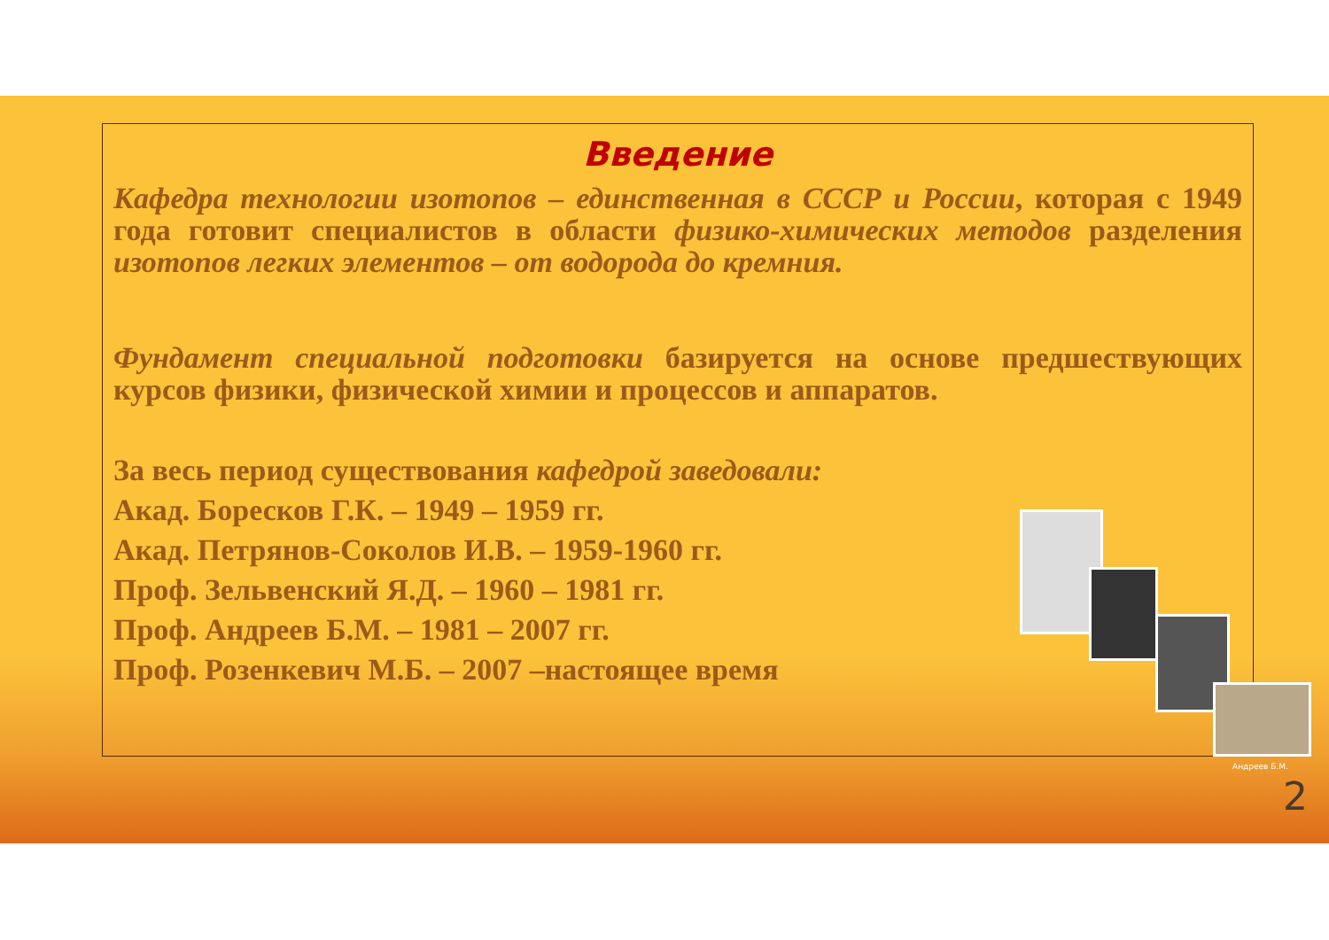Введение
Кафедра технологии изотопов – единственная в СССР и России, которая с 1949 года готовит специалистов в области физико-химических методов разделения изотопов легких элементов – от водорода до кремния.
Фундамент специальной подготовки базируется на основе предшествующих курсов физики, физической химии и процессов и аппаратов.
За весь период существования кафедрой заведовали:
Акад. Боресков Г.К. – 1949 – 1959 гг.
Акад. Петрянов-Соколов И.В. – 1959-1960 гг.
Проф. Зельвенский Я.Д. – 1960 – 1981 гг.
Проф. Андреев Б.М. – 1981 – 2007 гг.
Проф. Розенкевич М.Б. – 2007 –настоящее время
Андреев Б.М.
2